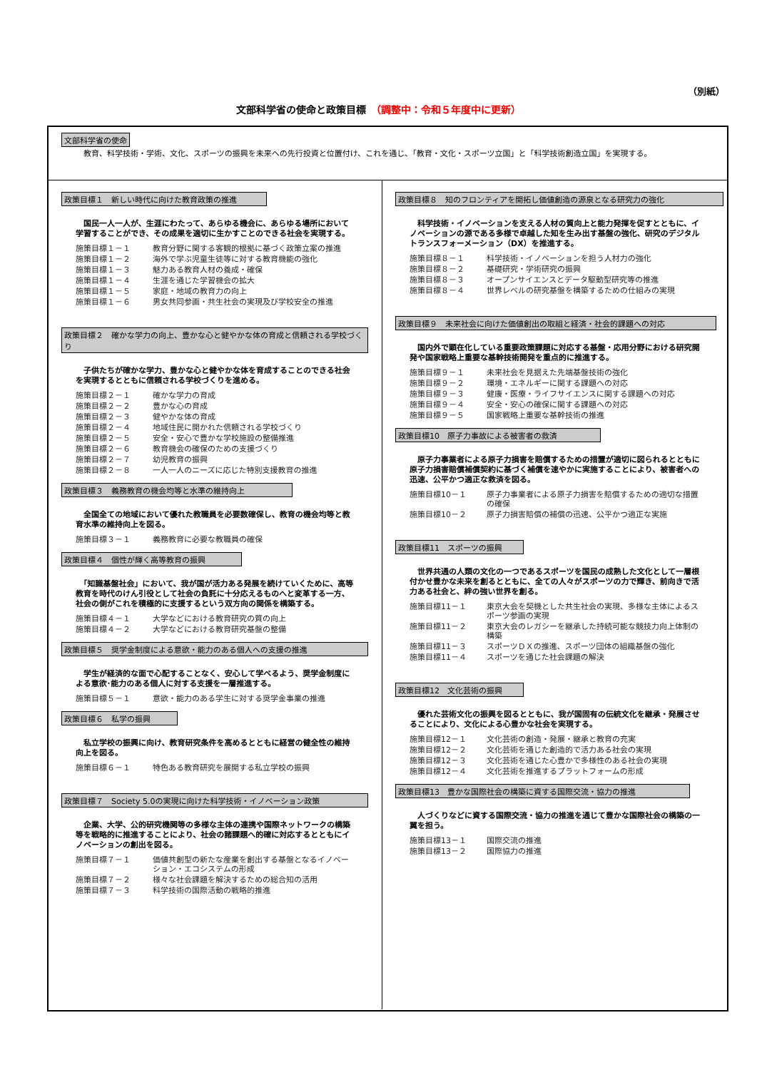（別紙）
文部科学省の使命と政策目標　（調整中：令和５年度中に更新）
文部科学省の使命
　教育、科学技術・学術、文化、スポーツの振興を未来への先行投資と位置付け、これを通じ、「教育・文化・スポーツ立国」と「科学技術創造立国」を実現する。
政策目標１　新しい時代に向けた教育政策の推進
　国民一人一人が、生涯にわたって、あらゆる機会に、あらゆる場所において学習することができ、その成果を適切に生かすことのできる社会を実現する。
| 施策目標１－１ | 教育分野に関する客観的根拠に基づく政策立案の推進 |
| 施策目標１－２ | 海外で学ぶ児童生徒等に対する教育機能の強化 |
| 施策目標１－３ | 魅力ある教育人材の養成・確保 |
| 施策目標１－４ | 生涯を通じた学習機会の拡大 |
| 施策目標１－５ | 家庭・地域の教育力の向上 |
| 施策目標１－６ | 男女共同参画・共生社会の実現及び学校安全の推進 |
政策目標２　確かな学力の向上、豊かな心と健やかな体の育成と信頼される学校づくり
　子供たちが確かな学力、豊かな心と健やかな体を育成することのできる社会を実現するとともに信頼される学校づくりを進める。
| 施策目標２－１ | 確かな学力の育成 |
| 施策目標２－２ | 豊かな心の育成 |
| 施策目標２－３ | 健やかな体の育成 |
| 施策目標２－４ | 地域住民に開かれた信頼される学校づくり |
| 施策目標２－５ | 安全・安心で豊かな学校施設の整備推進 |
| 施策目標２－６ | 教育機会の確保のための支援づくり |
| 施策目標２－７ | 幼児教育の振興 |
| 施策目標２－８ | 一人一人のニーズに応じた特別支援教育の推進 |
政策目標３　義務教育の機会均等と水準の維持向上
　全国全ての地域において優れた教職員を必要数確保し、教育の機会均等と教育水準の維持向上を図る。
| 施策目標３－１ | 義務教育に必要な教職員の確保 |
政策目標４　個性が輝く高等教育の振興
　「知識基盤社会」において、我が国が活力ある発展を続けていくために、高等教育を時代のけん引役として社会の負託に十分応えるものへと変革する一方、社会の側がこれを積極的に支援するという双方向の関係を構築する。
| 施策目標４－１ | 大学などにおける教育研究の質の向上 |
| 施策目標４－２ | 大学などにおける教育研究基盤の整備 |
政策目標５　奨学金制度による意欲・能力のある個人への支援の推進
　学生が経済的な面で心配することなく、安心して学べるよう、奨学金制度による意欲･能力のある個人に対する支援を一層推進する。
| 施策目標５－１ | 意欲・能力のある学生に対する奨学金事業の推進 |
政策目標６　私学の振興
　私立学校の振興に向け、教育研究条件を高めるとともに経営の健全性の維持向上を図る。
| 施策目標６－１ | 特色ある教育研究を展開する私立学校の振興 |
政策目標７　Society 5.0の実現に向けた科学技術・イノベーション政策
　企業、大学、公的研究機関等の多様な主体の連携や国際ネットワークの構築等を戦略的に推進することにより、社会の諸課題へ的確に対応するとともにイノベーションの創出を図る。
| 施策目標７－１ | 価値共創型の新たな産業を創出する基盤となるイノベーション・エコシステムの形成 |
| 施策目標７－２ | 様々な社会課題を解決するための総合知の活用 |
| 施策目標７－３ | 科学技術の国際活動の戦略的推進 |
政策目標８　知のフロンティアを開拓し価値創造の源泉となる研究力の強化
　科学技術・イノベーションを支える人材の質向上と能力発揮を促すとともに、イノベーションの源である多様で卓越した知を生み出す基盤の強化、研究のデジタルトランスフォーメーション（DX）を推進する。
| 施策目標８－１ | 科学技術・イノベーションを担う人材力の強化 |
| 施策目標８－２ | 基礎研究・学術研究の振興 |
| 施策目標８－３ | オープンサイエンスとデータ駆動型研究等の推進 |
| 施策目標８－４ | 世界レベルの研究基盤を構築するための仕組みの実現 |
政策目標９　未来社会に向けた価値創出の取組と経済・社会的課題への対応
　国内外で顕在化している重要政策課題に対応する基盤・応用分野における研究開発や国家戦略上重要な基幹技術開発を重点的に推進する。
| 施策目標９－１ | 未来社会を見据えた先端基盤技術の強化 |
| 施策目標９－２ | 環境・エネルギーに関する課題への対応 |
| 施策目標９－３ | 健康・医療・ライフサイエンスに関する課題への対応 |
| 施策目標９－４ | 安全・安心の確保に関する課題への対応 |
| 施策目標９－５ | 国家戦略上重要な基幹技術の推進 |
政策目標10　原子力事故による被害者の救済
　原子力事業者による原子力損害を賠償するための措置が適切に図られるとともに原子力損害賠償補償契約に基づく補償を速やかに実施することにより、被害者への迅速、公平かつ適正な救済を図る。
| 施策目標10－１ | 原子力事業者による原子力損害を賠償するための適切な措置の確保 |
| 施策目標10－２ | 原子力損害賠償の補償の迅速、公平かつ適正な実施 |
政策目標11　スポーツの振興
　世界共通の人類の文化の一つであるスポーツを国民の成熟した文化として一層根付かせ豊かな未来を創るとともに、全ての人々がスポーツの力で輝き、前向きで活力ある社会と、絆の強い世界を創る。
| 施策目標11－１ | 東京大会を契機とした共生社会の実現、多様な主体によるスポーツ参画の実現 |
| 施策目標11－２ | 東京大会のレガシーを継承した持続可能な競技力向上体制の構築 |
| 施策目標11－３ | スポーツＤＸの推進、スポーツ団体の組織基盤の強化 |
| 施策目標11－４ | スポーツを通じた社会課題の解決 |
政策目標12　文化芸術の振興
　優れた芸術文化の振興を図るとともに、我が国固有の伝統文化を継承・発展させることにより、文化による心豊かな社会を実現する。
| 施策目標12－１ | 文化芸術の創造・発展・継承と教育の充実 |
| 施策目標12－２ | 文化芸術を通じた創造的で活力ある社会の実現 |
| 施策目標12－３ | 文化芸術を通じた心豊かで多様性のある社会の実現 |
| 施策目標12－４ | 文化芸術を推進するプラットフォームの形成 |
政策目標13　豊かな国際社会の構築に資する国際交流・協力の推進
　人づくりなどに資する国際交流・協力の推進を通じて豊かな国際社会の構築の一翼を担う。
| 施策目標13－１ | 国際交流の推進 |
| 施策目標13－２ | 国際協力の推進 |